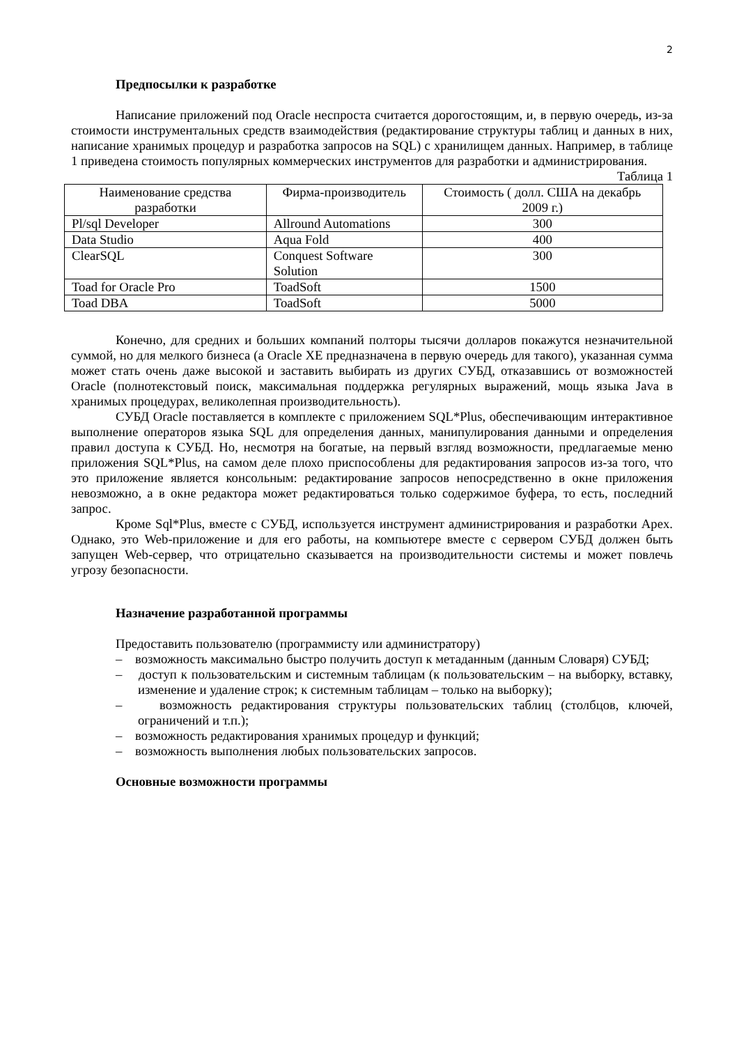2
Предпосылки к разработке
Написание приложений под Oracle неспроста считается дорогостоящим, и, в первую очередь, из-за стоимости инструментальных средств взаимодействия (редактирование структуры таблиц и данных в них, написание хранимых процедур и разработка запросов на SQL) с хранилищем данных. Например, в таблице 1 приведена стоимость популярных коммерческих инструментов для разработки и администрирования.
Таблица 1
| Наименование средства разработки | Фирма-производитель | Стоимость ( долл. США на декабрь 2009 г.) |
| --- | --- | --- |
| Pl/sql Developer | Allround Automations | 300 |
| Data Studio | Aqua Fold | 400 |
| ClearSQL | Conquest Software Solution | 300 |
| Toad for Oracle Pro | ToadSoft | 1500 |
| Toad DBA | ToadSoft | 5000 |
Конечно, для средних и больших компаний полторы тысячи долларов покажутся незначительной суммой, но для мелкого бизнеса (а Oracle XE предназначена в первую очередь для такого), указанная сумма может стать очень даже высокой и заставить выбирать из других СУБД, отказавшись от возможностей Oracle (полнотекстовый поиск, максимальная поддержка регулярных выражений, мощь языка Java в хранимых процедурах, великолепная производительность).
СУБД Oracle поставляется в комплекте с приложением SQL*Plus, обеспечивающим интерактивное выполнение операторов языка SQL для определения данных, манипулирования данными и определения правил доступа к СУБД. Но, несмотря на богатые, на первый взгляд возможности, предлагаемые меню приложения SQL*Plus, на самом деле плохо приспособлены для редактирования запросов из-за того, что это приложение является консольным: редактирование запросов непосредственно в окне приложения невозможно, а в окне редактора может редактироваться только содержимое буфера, то есть, последний запрос.
Кроме Sql*Plus, вместе с СУБД, используется инструмент администрирования и разработки Apex. Однако, это Web-приложение и для его работы, на компьютере вместе с сервером СУБД должен быть запущен Web-сервер, что отрицательно сказывается на производительности системы и может повлечь угрозу безопасности.
Назначение разработанной программы
Предоставить пользователю (программисту или администратору)
– возможность максимально быстро получить доступ к метаданным (данным Словаря) СУБД;
– доступ к пользовательским и системным таблицам (к пользовательским – на выборку, вставку, изменение и удаление строк; к системным таблицам – только на выборку);
– возможность редактирования структуры пользовательских таблиц (столбцов, ключей, ограничений и т.п.);
– возможность редактирования хранимых процедур и функций;
– возможность выполнения любых пользовательских запросов.
Основные возможности программы